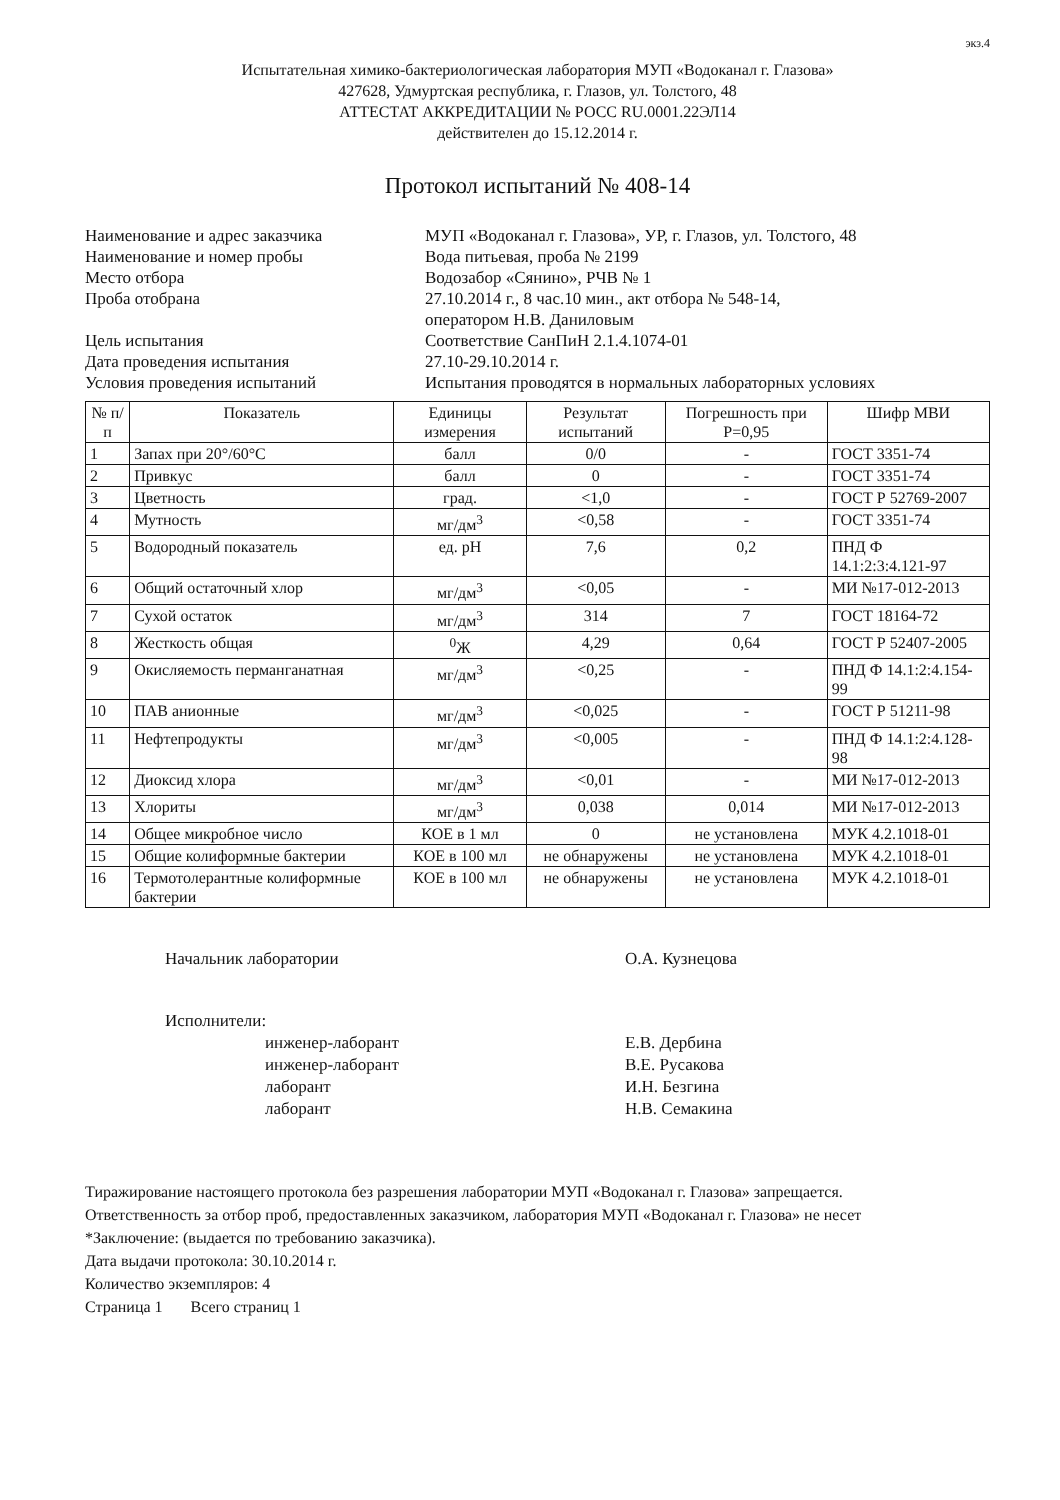экз.4
Испытательная химико-бактериологическая лаборатория МУП «Водоканал г. Глазова»
427628, Удмуртская республика, г. Глазов, ул. Толстого, 48
АТТЕСТАТ АККРЕДИТАЦИИ № РОСС RU.0001.22ЭЛ14
действителен до 15.12.2014 г.
Протокол испытаний № 408-14
Наименование и адрес заказчика
МУП «Водоканал г. Глазова», УР, г. Глазов, ул. Толстого, 48
Наименование и номер пробы
Вода питьевая, проба № 2199
Место отбора
Водозабор «Сянино», РЧВ № 1
Проба отобрана
27.10.2014 г., 8 час.10 мин., акт отбора № 548-14,
оператором Н.В. Даниловым
Цель испытания
Соответствие СанПиН 2.1.4.1074-01
Дата проведения испытания
27.10-29.10.2014 г.
Условия проведения испытаний
Испытания проводятся в нормальных лабораторных условиях
| № п/п | Показатель | Единицы измерения | Результат испытаний | Погрешность при Р=0,95 | Шифр МВИ |
| --- | --- | --- | --- | --- | --- |
| 1 | Запах при 20°/60°С | балл | 0/0 | - | ГОСТ 3351-74 |
| 2 | Привкус | балл | 0 | - | ГОСТ 3351-74 |
| 3 | Цветность | град. | <1,0 | - | ГОСТ Р 52769-2007 |
| 4 | Мутность | мг/дм<sup>3</sup> | <0,58 | - | ГОСТ 3351-74 |
| 5 | Водородный показатель | ед. pH | 7,6 | 0,2 | ПНД Ф 14.1:2:3:4.121-97 |
| 6 | Общий остаточный хлор | мг/дм<sup>3</sup> | <0,05 | - | МИ №17-012-2013 |
| 7 | Сухой остаток | мг/дм<sup>3</sup> | 314 | 7 | ГОСТ 18164-72 |
| 8 | Жесткость общая | <sup>0</sup> Ж | 4,29 | 0,64 | ГОСТ Р 52407-2005 |
| 9 | Окисляемость перманганатная | мг/дм<sup>3</sup> | <0,25 | - | ПНД Ф 14.1:2:4.154-99 |
| 10 | ПАВ анионные | мг/дм<sup>3</sup> | <0,025 | - | ГОСТ Р 51211-98 |
| 11 | Нефтепродукты | мг/дм<sup>3</sup> | <0,005 | - | ПНД Ф 14.1:2:4.128-98 |
| 12 | Диоксид хлора | мг/дм<sup>3</sup> | <0,01 | - | МИ №17-012-2013 |
| 13 | Хлориты | мг/дм<sup>3</sup> | 0,038 | 0,014 | МИ №17-012-2013 |
| 14 | Общее микробное число | КОЕ в 1 мл | 0 | не установлена | МУК 4.2.1018-01 |
| 15 | Общие колиформные бактерии | КОЕ в 100 мл | не обнаружены | не установлена | МУК 4.2.1018-01 |
| 16 | Термотолерантные колиформные бактерии | КОЕ в 100 мл | не обнаружены | не установлена | МУК 4.2.1018-01 |
Начальник лаборатории
О.А. Кузнецова
Исполнители:
инженер-лаборант
инженер-лаборант
лаборант
лаборант
Е.В. Дербина
В.Е. Русакова
И.Н. Безгина
Н.В. Семакина
Тиражирование настоящего протокола без разрешения лаборатории МУП «Водоканал г. Глазова» запрещается.
Ответственность за отбор проб, предоставленных заказчиком, лаборатория МУП «Водоканал г. Глазова» не несет
*Заключение: (выдается по требованию заказчика).
Дата выдачи протокола: 30.10.2014 г.
Количество экземпляров: 4
Страница 1 Всего страниц 1